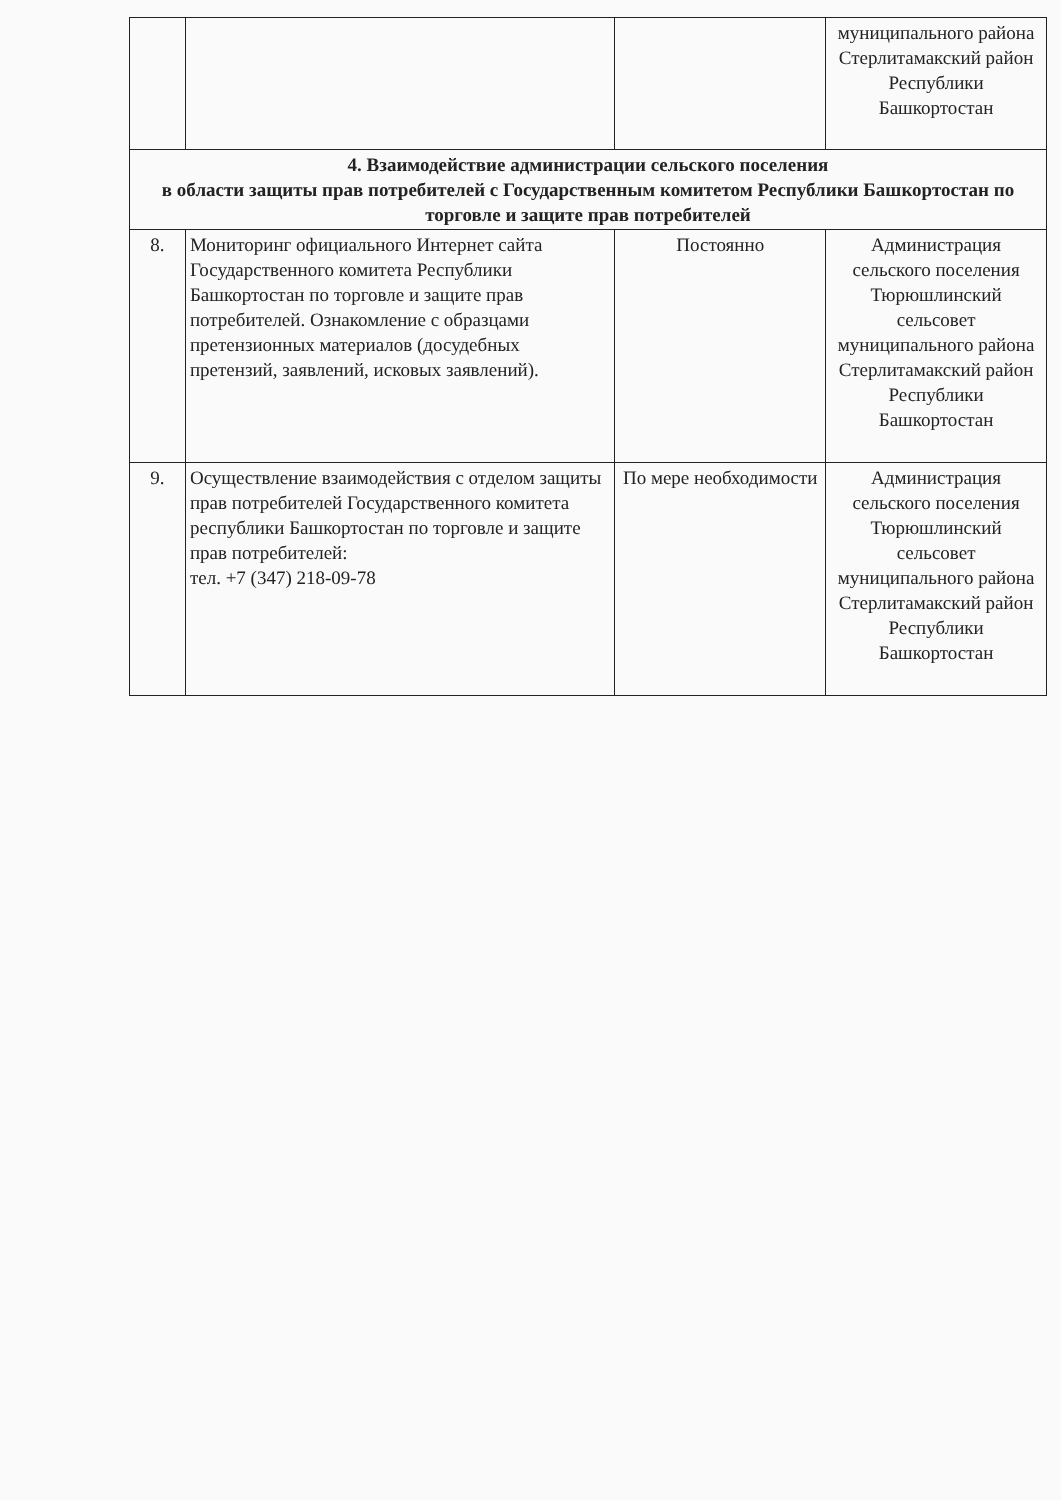| | | | муниципального района Стерлитамакский район Республики Башкортостан |
| 4. Взаимодействие администрации сельского поселения в области защиты прав потребителей с Государственным комитетом Республики Башкортостан по торговле и защите прав потребителей | | | |
| 8. | Мониторинг официального Интернет сайта Государственного комитета Республики Башкортостан по торговле и защите прав потребителей. Ознакомление с образцами претензионных материалов (досудебных претензий, заявлений, исковых заявлений). | Постоянно | Администрация сельского поселения Тюрюшлинский сельсовет муниципального района Стерлитамакский район Республики Башкортостан |
| 9. | Осуществление взаимодействия с отделом защиты прав потребителей Государственного комитета республики Башкортостан по торговле и защите прав потребителей: тел. +7 (347) 218-09-78 | По мере необходимости | Администрация сельского поселения Тюрюшлинский сельсовет муниципального района Стерлитамакский район Республики Башкортостан |